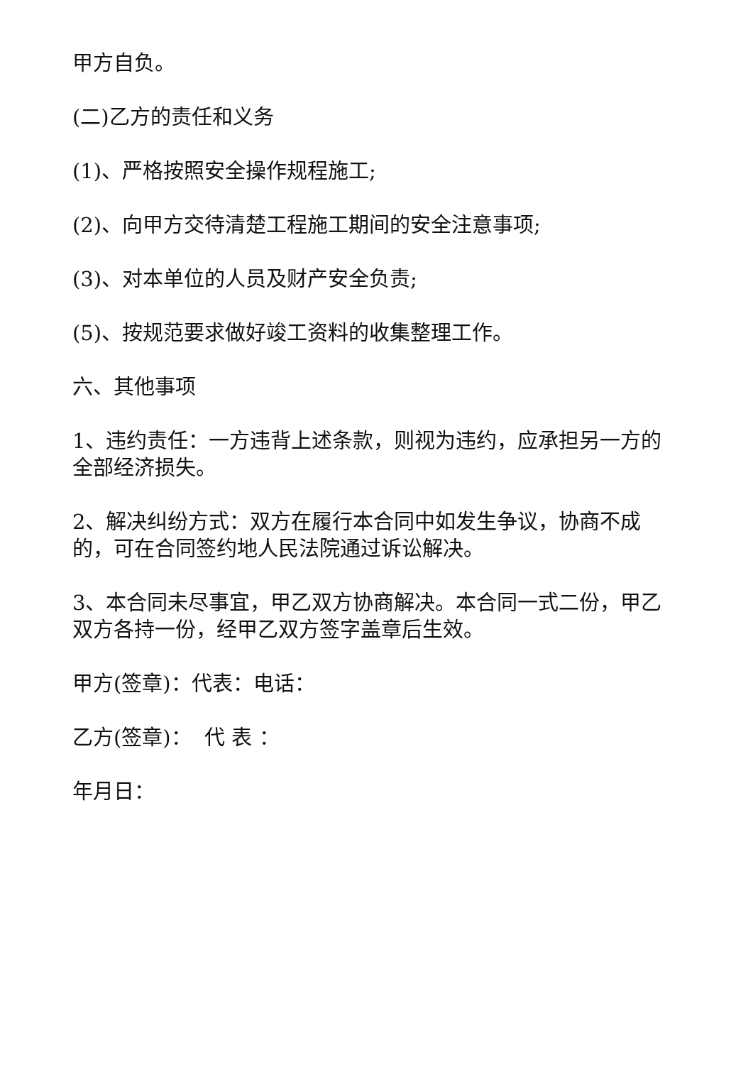甲方自负。
(二)乙方的责任和义务
(1)、严格按照安全操作规程施工;
(2)、向甲方交待清楚工程施工期间的安全注意事项;
(3)、对本单位的人员及财产安全负责;
(5)、按规范要求做好竣工资料的收集整理工作。
六、其他事项
1、违约责任：一方违背上述条款，则视为违约，应承担另一方的全部经济损失。
2、解决纠纷方式：双方在履行本合同中如发生争议，协商不成的，可在合同签约地人民法院通过诉讼解决。
3、本合同未尽事宜，甲乙双方协商解决。本合同一式二份，甲乙双方各持一份，经甲乙双方签字盖章后生效。
甲方(签章)：代表：电话：
乙方(签章)： 代 表 ：
年月日：